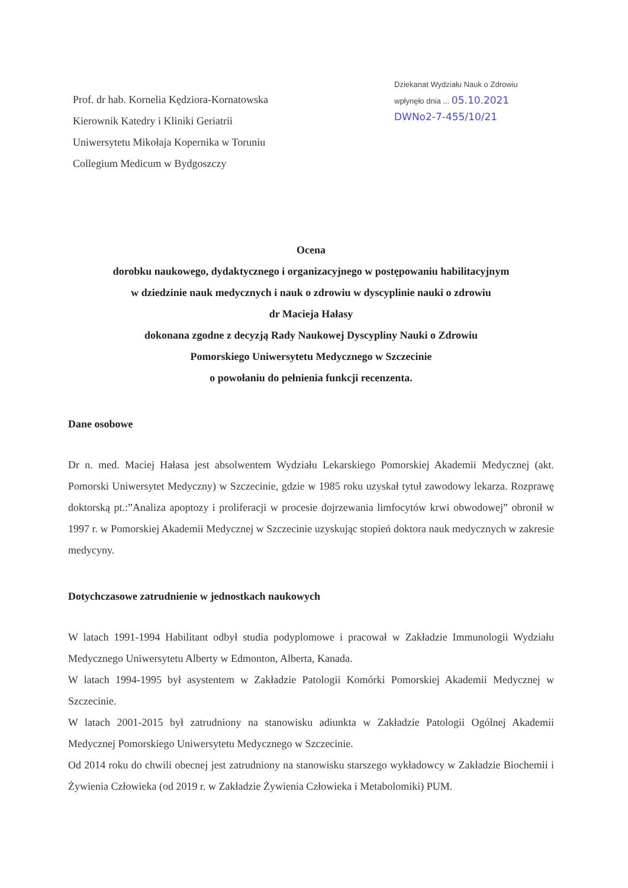Prof. dr hab. Kornelia Kędziora-Kornatowska
Kierownik Katedry i Kliniki Geriatrii
Uniwersytetu Mikołaja Kopernika w Toruniu
Collegium Medicum w Bydgoszczy
Dziekanat Wydziału Nauk o Zdrowiu
wpłynęło dnia ... 05.10.2021
DWNo2-7-455/10/21
Ocena
dorobku naukowego, dydaktycznego i organizacyjnego w postępowaniu habilitacyjnym
w dziedzinie nauk medycznych i nauk o zdrowiu w dyscyplinie nauki o zdrowiu
dr Macieja Hałasy
dokonana zgodne z decyzją Rady Naukowej Dyscypliny Nauki o Zdrowiu
Pomorskiego Uniwersytetu Medycznego w Szczecinie
o powołaniu do pełnienia funkcji recenzenta.
Dane osobowe
Dr n. med. Maciej Hałasa jest absolwentem Wydziału Lekarskiego Pomorskiej Akademii Medycznej (akt. Pomorski Uniwersytet Medyczny) w Szczecinie, gdzie w 1985 roku uzyskał tytuł zawodowy lekarza. Rozprawę doktorską pt.:”Analiza apoptozy i proliferacji w procesie dojrzewania limfocytów krwi obwodowej” obronił w 1997 r. w Pomorskiej Akademii Medycznej w Szczecinie uzyskując stopień doktora nauk medycznych w zakresie medycyny.
Dotychczasowe zatrudnienie w jednostkach naukowych
W latach 1991-1994 Habilitant odbył studia podyplomowe i pracował w Zakładzie Immunologii Wydziału Medycznego Uniwersytetu Alberty w Edmonton, Alberta, Kanada.
W latach 1994-1995 był asystentem w Zakładzie Patologii Komórki Pomorskiej Akademii Medycznej w Szczecinie.
W latach 2001-2015 był zatrudniony na stanowisku adiunkta w Zakładzie Patologii Ogólnej Akademii Medycznej Pomorskiego Uniwersytetu Medycznego w Szczecinie.
Od 2014 roku do chwili obecnej jest zatrudniony na stanowisku starszego wykładowcy w Zakładzie Biochemii i Żywienia Człowieka (od 2019 r. w Zakładzie Żywienia Człowieka i Metabolomiki) PUM.